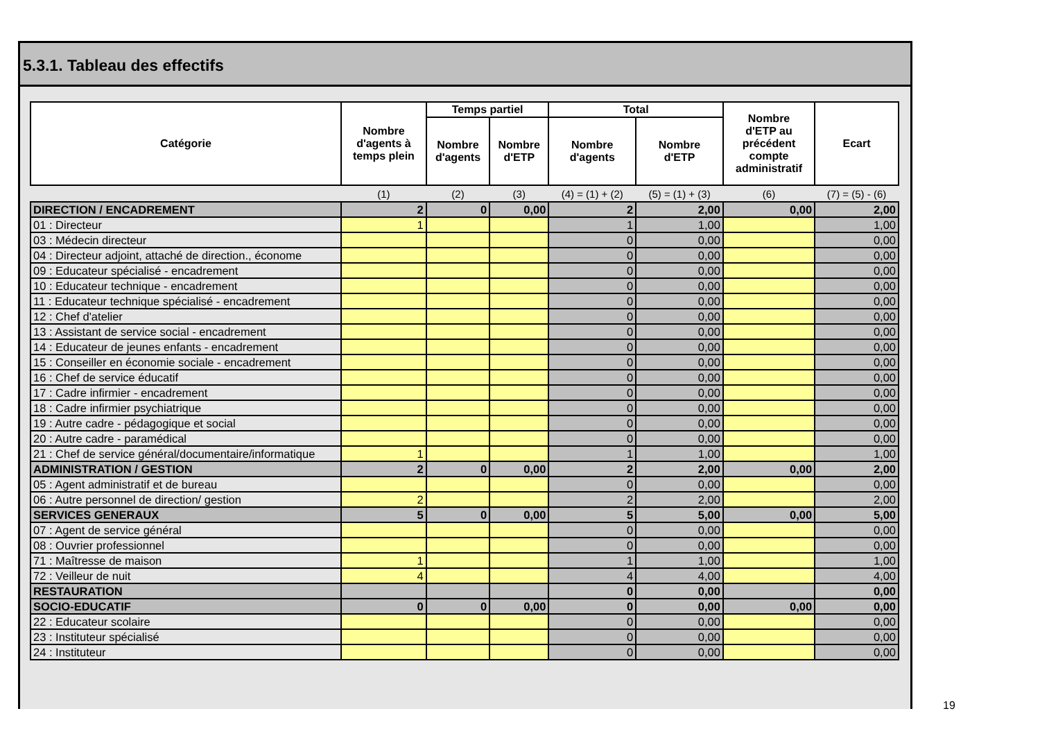5.3.1. Tableau des effectifs
| Catégorie | Nombre d'agents à temps plein | Temps partiel | | Total | | Nombre d'ETP au précédent compte administratif | Ecart |
| --- | --- | --- | --- | --- | --- | --- | --- |
| | | Nombre d'agents | Nombre d'ETP | Nombre d'agents | Nombre d'ETP | | |
| | (1) | (2) | (3) | (4) = (1) + (2) | (5) = (1) + (3) | (6) | (7) = (5) - (6) |
| DIRECTION / ENCADREMENT | 2 | 0 | 0,00 | 2 | 2,00 | 0,00 | 2,00 |
| 01 : Directeur | 1 | | | 1 | 1,00 | | 1,00 |
| 03 : Médecin directeur | | | | 0 | 0,00 | | 0,00 |
| 04 : Directeur adjoint, attaché de direction., économe | | | | 0 | 0,00 | | 0,00 |
| 09 : Educateur spécialisé - encadrement | | | | 0 | 0,00 | | 0,00 |
| 10 : Educateur technique - encadrement | | | | 0 | 0,00 | | 0,00 |
| 11 : Educateur technique spécialisé - encadrement | | | | 0 | 0,00 | | 0,00 |
| 12 : Chef d'atelier | | | | 0 | 0,00 | | 0,00 |
| 13 : Assistant de service social - encadrement | | | | 0 | 0,00 | | 0,00 |
| 14 : Educateur de jeunes enfants - encadrement | | | | 0 | 0,00 | | 0,00 |
| 15 : Conseiller en économie sociale - encadrement | | | | 0 | 0,00 | | 0,00 |
| 16 : Chef de service éducatif | | | | 0 | 0,00 | | 0,00 |
| 17 : Cadre infirmier - encadrement | | | | 0 | 0,00 | | 0,00 |
| 18 : Cadre infirmier psychiatrique | | | | 0 | 0,00 | | 0,00 |
| 19 : Autre cadre - pédagogique et social | | | | 0 | 0,00 | | 0,00 |
| 20 : Autre cadre - paramédical | | | | 0 | 0,00 | | 0,00 |
| 21 : Chef de service général/documentaire/informatique | 1 | | | 1 | 1,00 | | 1,00 |
| ADMINISTRATION / GESTION | 2 | 0 | 0,00 | 2 | 2,00 | 0,00 | 2,00 |
| 05 : Agent administratif et de bureau | | | | 0 | 0,00 | | 0,00 |
| 06 : Autre personnel de direction/ gestion | 2 | | | 2 | 2,00 | | 2,00 |
| SERVICES GENERAUX | 5 | 0 | 0,00 | 5 | 5,00 | 0,00 | 5,00 |
| 07 : Agent de service général | | | | 0 | 0,00 | | 0,00 |
| 08 : Ouvrier professionnel | | | | 0 | 0,00 | | 0,00 |
| 71 : Maîtresse de maison | 1 | | | 1 | 1,00 | | 1,00 |
| 72 : Veilleur de nuit | 4 | | | 4 | 4,00 | | 4,00 |
| RESTAURATION | | | | 0 | 0,00 | | 0,00 |
| SOCIO-EDUCATIF | 0 | 0 | 0,00 | 0 | 0,00 | 0,00 | 0,00 |
| 22 : Educateur scolaire | | | | 0 | 0,00 | | 0,00 |
| 23 : Instituteur spécialisé | | | | 0 | 0,00 | | 0,00 |
| 24 : Instituteur | | | | 0 | 0,00 | | 0,00 |
19